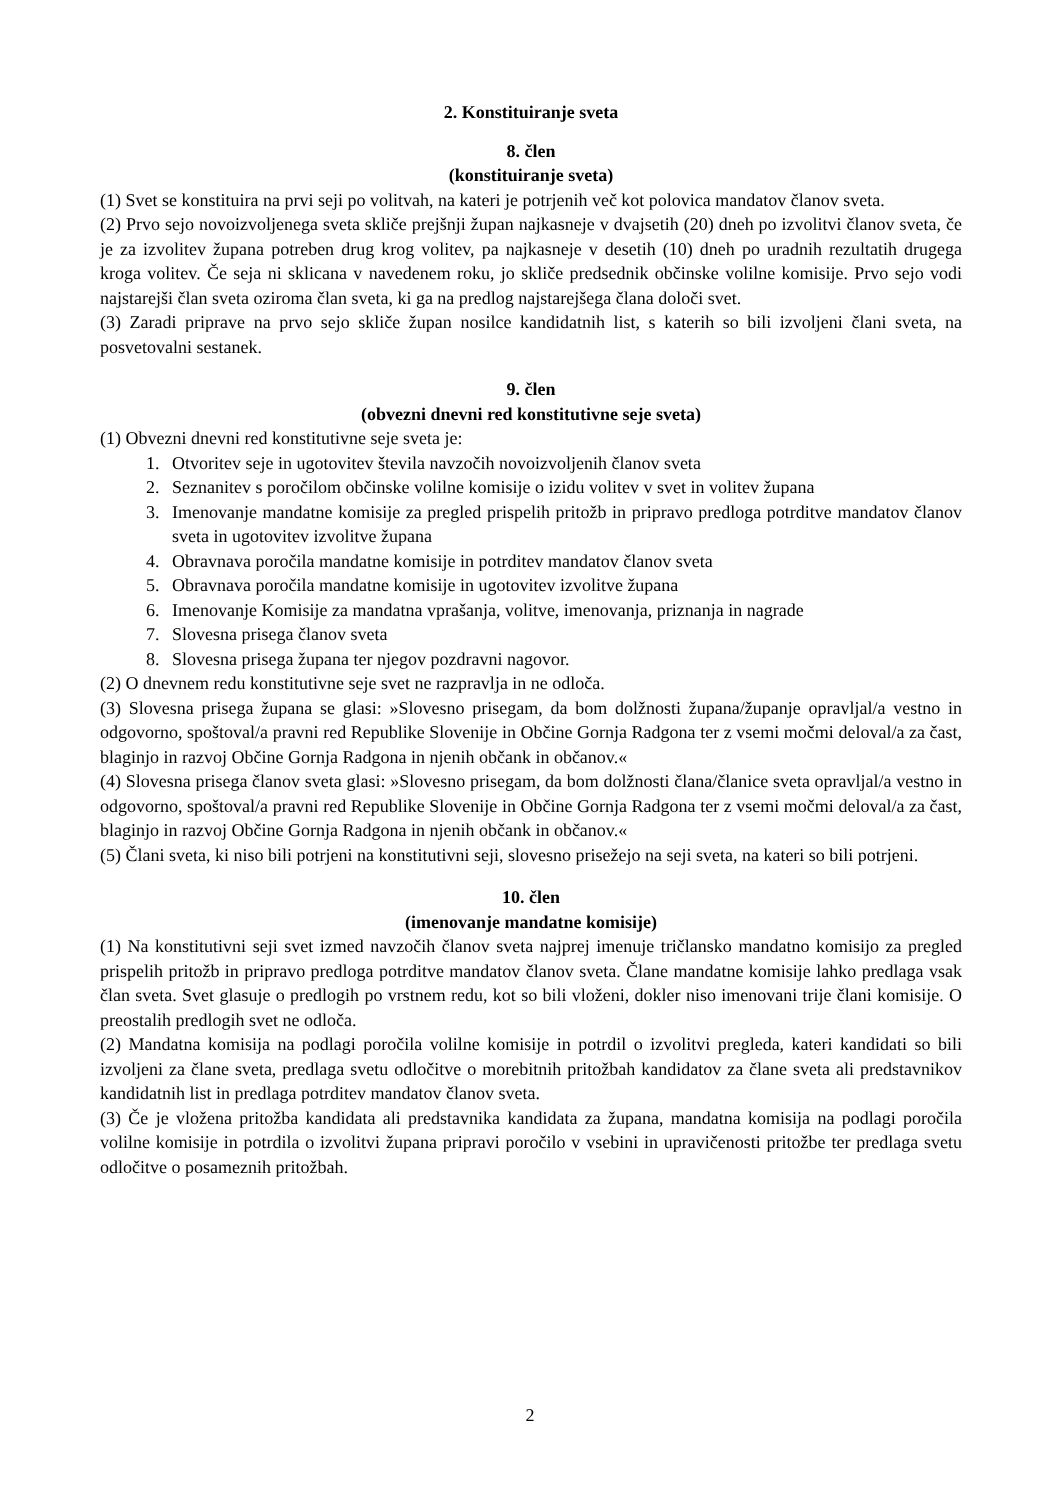2. Konstituiranje sveta
8. člen
(konstituiranje sveta)
(1) Svet se konstituira na prvi seji po volitvah, na kateri je potrjenih več kot polovica mandatov članov sveta.
(2) Prvo sejo novoizvoljenega sveta skliče prejšnji župan najkasneje v dvajsetih (20) dneh po izvolitvi članov sveta, če je za izvolitev župana potreben drug krog volitev, pa najkasneje v desetih (10) dneh po uradnih rezultatih drugega kroga volitev. Če seja ni sklicana v navedenem roku, jo skliče predsednik občinske volilne komisije. Prvo sejo vodi najstarejši član sveta oziroma član sveta, ki ga na predlog najstarejšega člana določi svet.
(3) Zaradi priprave na prvo sejo skliče župan nosilce kandidatnih list, s katerih so bili izvoljeni člani sveta, na posvetovalni sestanek.
9. člen
(obvezni dnevni red konstitutivne seje sveta)
(1) Obvezni dnevni red konstitutivne seje sveta je:
1. Otvoritev seje in ugotovitev števila navzočih novoizvoljenih članov sveta
2. Seznanitev s poročilom občinske volilne komisije o izidu volitev v svet in volitev župana
3. Imenovanje mandatne komisije za pregled prispelih pritožb in pripravo predloga potrditve mandatov članov sveta in ugotovitev izvolitve župana
4. Obravnava poročila mandatne komisije in potrditev mandatov članov sveta
5. Obravnava poročila mandatne komisije in ugotovitev izvolitve župana
6. Imenovanje Komisije za mandatna vprašanja, volitve, imenovanja, priznanja in nagrade
7. Slovesna prisega članov sveta
8. Slovesna prisega župana ter njegov pozdravni nagovor.
(2) O dnevnem redu konstitutivne seje svet ne razpravlja in ne odloča.
(3) Slovesna prisega župana se glasi: »Slovesno prisegam, da bom dolžnosti župana/županje opravljal/a vestno in odgovorno, spoštoval/a pravni red Republike Slovenije in Občine Gornja Radgona ter z vsemi močmi deloval/a za čast, blaginjo in razvoj Občine Gornja Radgona in njenih občank in občanov.«
(4) Slovesna prisega članov sveta glasi: »Slovesno prisegam, da bom dolžnosti člana/članice sveta opravljal/a vestno in odgovorno, spoštoval/a pravni red Republike Slovenije in Občine Gornja Radgona ter z vsemi močmi deloval/a za čast, blaginjo in razvoj Občine Gornja Radgona in njenih občank in občanov.«
(5) Člani sveta, ki niso bili potrjeni na konstitutivni seji, slovesno prisežejo na seji sveta, na kateri so bili potrjeni.
10. člen
(imenovanje mandatne komisije)
(1) Na konstitutivni seji svet izmed navzočih članov sveta najprej imenuje tričlansko mandatno komisijo za pregled prispelih pritožb in pripravo predloga potrditve mandatov članov sveta. Člane mandatne komisije lahko predlaga vsak član sveta. Svet glasuje o predlogih po vrstnem redu, kot so bili vloženi, dokler niso imenovani trije člani komisije. O preostalih predlogih svet ne odloča.
(2) Mandatna komisija na podlagi poročila volilne komisije in potrdil o izvolitvi pregleda, kateri kandidati so bili izvoljeni za člane sveta, predlaga svetu odločitve o morebitnih pritožbah kandidatov za člane sveta ali predstavnikov kandidatnih list in predlaga potrditev mandatov članov sveta.
(3) Če je vložena pritožba kandidata ali predstavnika kandidata za župana, mandatna komisija na podlagi poročila volilne komisije in potrdila o izvolitvi župana pripravi poročilo v vsebini in upravičenosti pritožbe ter predlaga svetu odločitve o posameznih pritožbah.
2